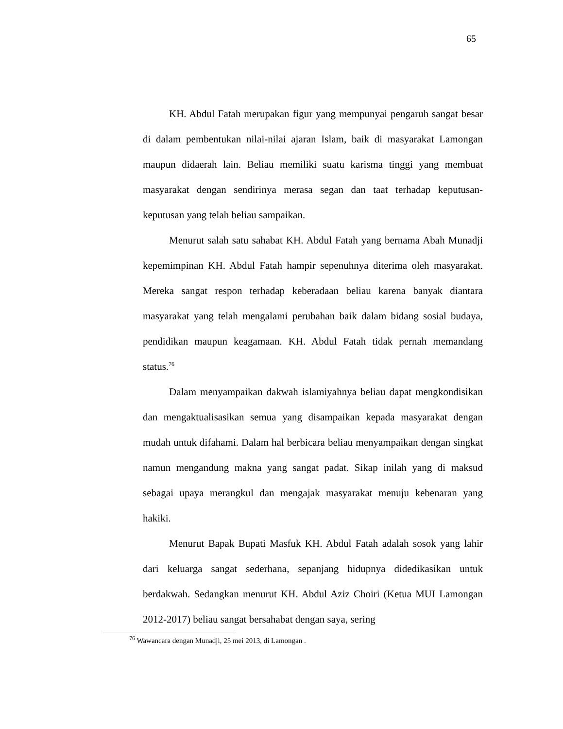65
KH. Abdul Fatah merupakan figur yang mempunyai pengaruh sangat besar di dalam pembentukan nilai-nilai ajaran Islam, baik di masyarakat Lamongan maupun didaerah lain. Beliau memiliki suatu karisma tinggi yang membuat masyarakat dengan sendirinya merasa segan dan taat terhadap keputusan-keputusan yang telah beliau sampaikan.
Menurut salah satu sahabat KH. Abdul Fatah yang bernama Abah Munadji kepemimpinan KH. Abdul Fatah hampir sepenuhnya diterima oleh masyarakat. Mereka sangat respon terhadap keberadaan beliau karena banyak diantara masyarakat yang telah mengalami perubahan baik dalam bidang sosial budaya, pendidikan maupun keagamaan. KH. Abdul Fatah tidak pernah memandang status.<sup>76</sup>
Dalam menyampaikan dakwah islamiyahnya beliau dapat mengkondisikan dan mengaktualisasikan semua yang disampaikan kepada masyarakat dengan mudah untuk difahami. Dalam hal berbicara beliau menyampaikan dengan singkat namun mengandung makna yang sangat padat. Sikap inilah yang di maksud sebagai upaya merangkul dan mengajak masyarakat menuju kebenaran yang hakiki.
Menurut Bapak Bupati Masfuk KH. Abdul Fatah adalah sosok yang lahir dari keluarga sangat sederhana, sepanjang hidupnya didedikasikan untuk berdakwah. Sedangkan menurut KH. Abdul Aziz Choiri (Ketua MUI Lamongan 2012-2017) beliau sangat bersahabat dengan saya, sering
<sup>76</sup> Wawancara dengan Munadji, 25 mei 2013, di Lamongan .